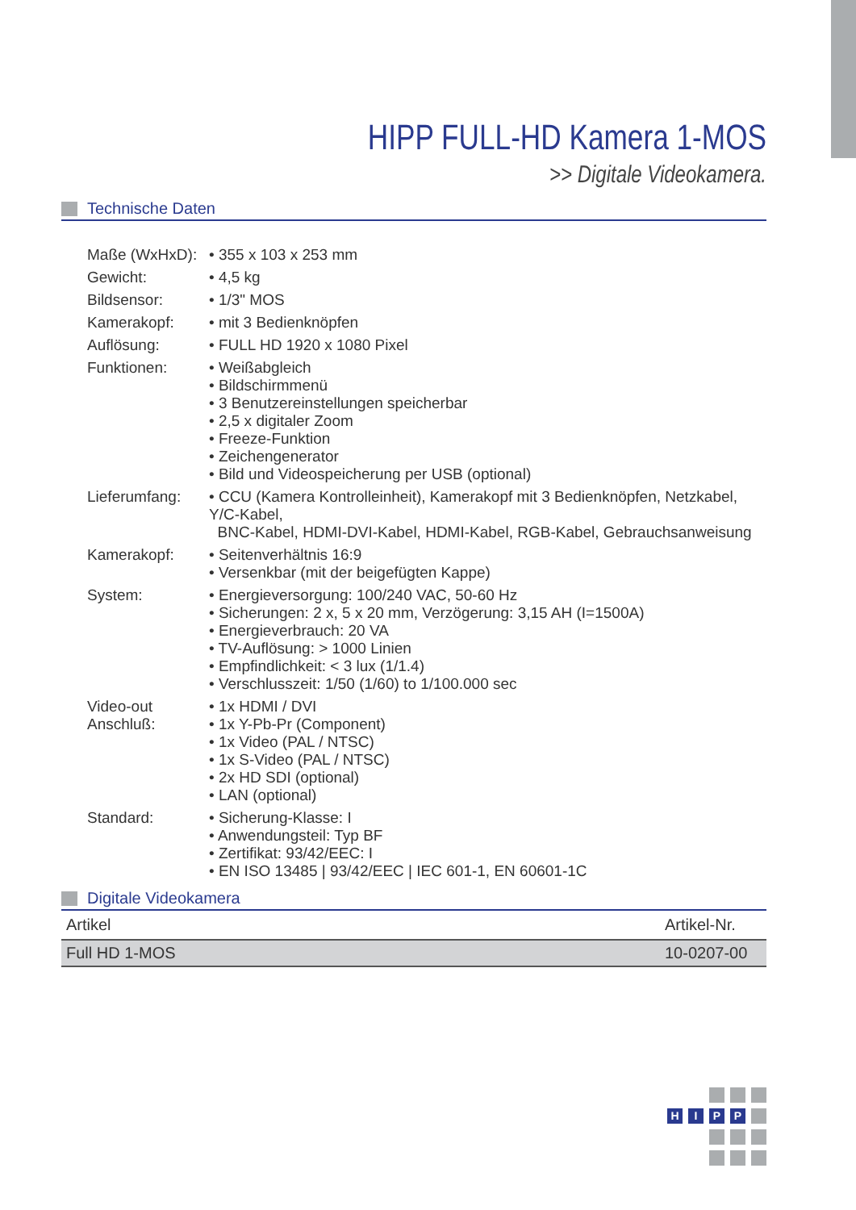HIPP FULL-HD Kamera 1-MOS
>> Digitale Videokamera.
Technische Daten
| Maße (WxHxD): | • 355 x 103 x 253 mm |
| Gewicht: | • 4,5 kg |
| Bildsensor: | • 1/3" MOS |
| Kamerakopf: | • mit 3 Bedienknöpfen |
| Auflösung: | • FULL HD 1920 x 1080 Pixel |
| Funktionen: | • Weißabgleich • Bildschirmmenü • 3 Benutzereinstellungen speicherbar • 2,5 x digitaler Zoom • Freeze-Funktion • Zeichengenerator • Bild und Videospeicherung per USB (optional) |
| Lieferumfang: | • CCU (Kamera Kontrolleinheit), Kamerakopf mit 3 Bedienknöpfen, Netzkabel, Y/C-Kabel, BNC-Kabel, HDMI-DVI-Kabel, HDMI-Kabel, RGB-Kabel, Gebrauchsanweisung |
| Kamerakopf: | • Seitenverhältnis 16:9 • Versenkbar (mit der beigefügten Kappe) |
| System: | • Energieversorgung: 100/240 VAC, 50-60 Hz • Sicherungen: 2 x, 5 x 20 mm, Verzögerung: 3,15 AH (I=1500A) • Energieverbrauch: 20 VA • TV-Auflösung: > 1000 Linien • Empfindlichkeit: < 3 lux (1/1.4) • Verschlusszeit: 1/50 (1/60) to 1/100.000 sec |
| Video-out Anschluß: | • 1x HDMI / DVI • 1x Y-Pb-Pr (Component) • 1x Video (PAL / NTSC) • 1x S-Video (PAL / NTSC) • 2x HD SDI (optional) • LAN (optional) |
| Standard: | • Sicherung-Klasse: I • Anwendungsteil: Typ BF • Zertifikat: 93/42/EEC: I • EN ISO 13485 / 93/42/EEC / IEC 601-1, EN 60601-1C |
Digitale Videokamera
| Artikel | Artikel-Nr. |
| --- | --- |
| Full HD 1-MOS | 10-0207-00 |
H
I
P
P